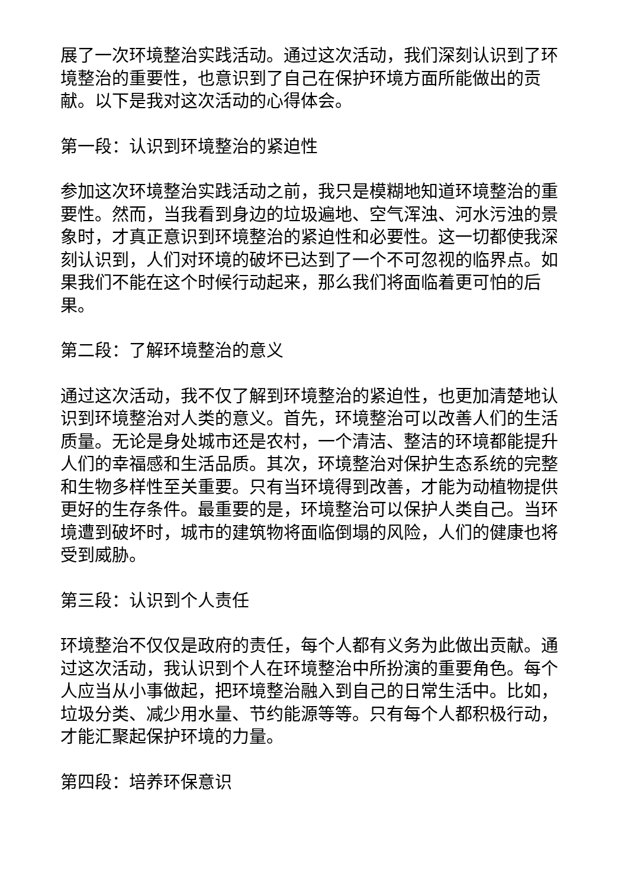展了一次环境整治实践活动。通过这次活动，我们深刻认识到了环境整治的重要性，也意识到了自己在保护环境方面所能做出的贡献。以下是我对这次活动的心得体会。
第一段：认识到环境整治的紧迫性
参加这次环境整治实践活动之前，我只是模糊地知道环境整治的重要性。然而，当我看到身边的垃圾遍地、空气浑浊、河水污浊的景象时，才真正意识到环境整治的紧迫性和必要性。这一切都使我深刻认识到，人们对环境的破坏已达到了一个不可忽视的临界点。如果我们不能在这个时候行动起来，那么我们将面临着更可怕的后果。
第二段：了解环境整治的意义
通过这次活动，我不仅了解到环境整治的紧迫性，也更加清楚地认识到环境整治对人类的意义。首先，环境整治可以改善人们的生活质量。无论是身处城市还是农村，一个清洁、整洁的环境都能提升人们的幸福感和生活品质。其次，环境整治对保护生态系统的完整和生物多样性至关重要。只有当环境得到改善，才能为动植物提供更好的生存条件。最重要的是，环境整治可以保护人类自己。当环境遭到破坏时，城市的建筑物将面临倒塌的风险，人们的健康也将受到威胁。
第三段：认识到个人责任
环境整治不仅仅是政府的责任，每个人都有义务为此做出贡献。通过这次活动，我认识到个人在环境整治中所扮演的重要角色。每个人应当从小事做起，把环境整治融入到自己的日常生活中。比如，垃圾分类、减少用水量、节约能源等等。只有每个人都积极行动，才能汇聚起保护环境的力量。
第四段：培养环保意识